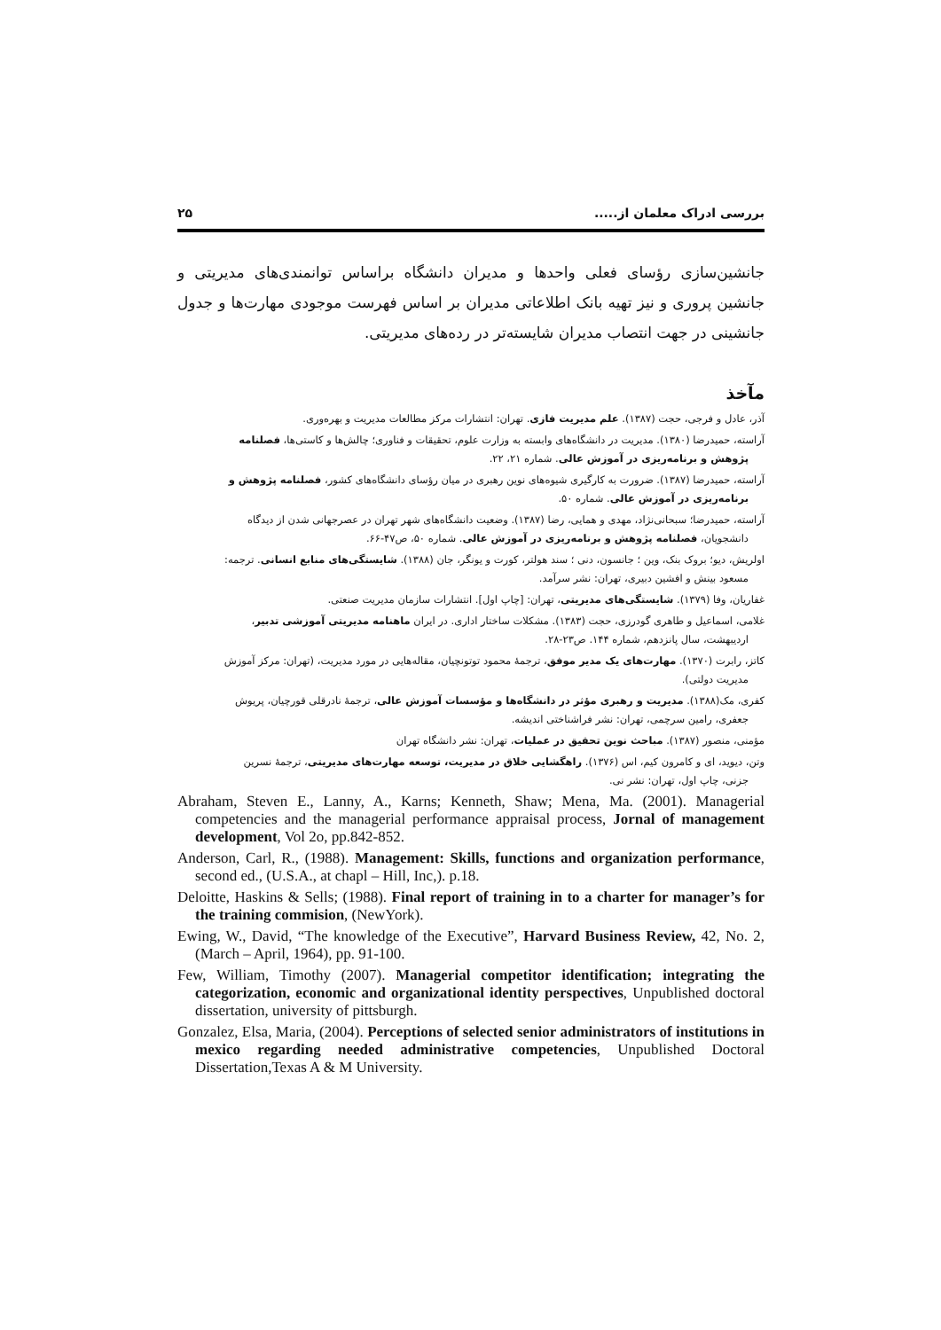بررسی ادراک معلمان از..... ۲۵
جانشین‌سازی رؤسای فعلی واحدها و مدیران دانشگاه براساس توانمندی‌های مدیریتی و جانشین پروری و نیز تهیه بانک اطلاعاتی مدیران بر اساس فهرست موجودی مهارت‌ها و جدول جانشینی در جهت انتصاب مدیران شایسته‌تر در رده‌های مدیریتی.
مآخذ
آذر، عادل و فرجی، حجت (۱۳۸۷). علم مدیریت فازی. تهران: انتشارات مرکز مطالعات مدیریت و بهره‌وری.
آراسته، حمیدرضا (۱۳۸۰). مدیریت در دانشگاه‌های وابسته به وزارت علوم، تحقیقات و فناوری؛ چالش‌ها و کاستی‌ها، فصلنامه
پژوهش و برنامه‌ریزی در آموزش عالی. شماره ۲۱، ۲۲.
آراسته، حمیدرضا (۱۳۸۷). ضرورت به کارگیری شیوه‌های نوین رهبری در میان رؤسای دانشگاه‌های کشور، فصلنامه پژوهش و
برنامه‌ریزی در آموزش عالی. شماره ۵۰.
آراسته، حمیدرضا؛ سبحانی‌نژاد، مهدی و همایی، رضا (۱۳۸۷). وضعیت دانشگاه‌های شهر تهران در عصرجهانی شدن از دیدگاه
دانشجویان، فصلنامه پژوهش و برنامه‌ریزی در آموزش عالی. شماره ۵۰، ص۴۷-۶۶.
اولریش، دیو؛ بروک بنک، وین ؛ جانسون، دنی ؛ سند هولتر، کورت و یونگر، جان (۱۳۸۸). شایستگی‌های منابع انسانی. ترجمه:
مسعود بینش و افشین دبیری، تهران: نشر سرآمد.
غفاریان، وفا (۱۳۷۹). شایستگی‌های مدیریتی، تهران: [چاپ اول]. انتشارات سازمان مدیریت صنعتی.
غلامی، اسماعیل و طاهری گودرزی، حجت (۱۳۸۳). مشکلات ساختار اداری. در ایران ماهنامه مدیریتی آموزشی تدبیر،
اردیبهشت، سال پانزدهم، شماره ۱۴۴. ص۲۳-۲۸.
کاتز، رابرت (۱۳۷۰). مهارت‌های یک مدیر موفق، ترجمهٔ محمود توتونچیان، مقاله‌هایی در مورد مدیریت، (تهران: مرکز آموزش
مدیریت دولتی).
کفری، مک(۱۳۸۸). مدیریت و رهبری مؤثر در دانشگاه‌ها و مؤسسات آموزش عالی، ترجمهٔ نادرقلی قورچیان، پریوش
جعفری، رامین سرچمی، تهران: نشر فراشناختی اندیشه.
مؤمنی، منصور (۱۳۸۷). مباحث نوین تحقیق در عملیات، تهران: نشر دانشگاه تهران
وتن، دیوید، ای و کامرون کیم، اس (۱۳۷۶). راهگشایی خلاق در مدیریت، توسعه مهارت‌های مدیریتی، ترجمهٔ نسرین
جزنی، چاپ اول، تهران: نشر نی.
Abraham, Steven E., Lanny, A., Karns; Kenneth, Shaw; Mena, Ma. (2001). Managerial competencies and the managerial performance appraisal process, Jornal of management development, Vol 2o, pp.842-852.
Anderson, Carl, R., (1988). Management: Skills, functions and organization performance, second ed., (U.S.A., at chapl – Hill, Inc,). p.18.
Deloitte, Haskins & Sells; (1988). Final report of training in to a charter for manager’s for the training commision, (NewYork).
Ewing, W., David, “The knowledge of the Executive”, Harvard Business Review, 42, No. 2, (March – April, 1964), pp. 91-100.
Few, William, Timothy (2007). Managerial competitor identification; integrating the categorization, economic and organizational identity perspectives, Unpublished doctoral dissertation, university of pittsburgh.
Gonzalez, Elsa, Maria, (2004). Perceptions of selected senior administrators of institutions in mexico regarding needed administrative competencies, Unpublished Doctoral Dissertation,Texas A & M University.